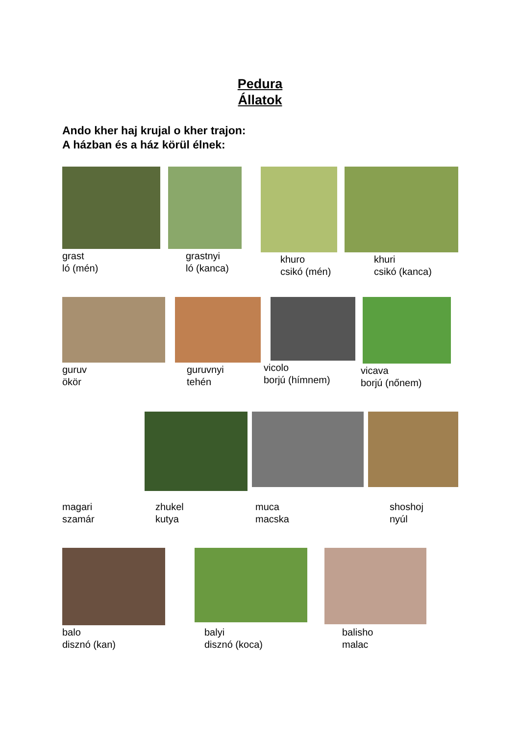Pedura
Állatok
Ando kher haj krujal o kher trajon:
A házban és a ház körül élnek:
grast
ló (mén)
grastnyi
ló (kanca)
khuro
csikó (mén)
khuri
csikó (kanca)
guruv
ökör
guruvnyi
tehén
vicolo
borjú (hímnem)
vicava
borjú (nőnem)
magari
szamár
zhukel
kutya
muca
macska
shoshoj
nyúl
balo
disznó (kan)
balyi
disznó (koca)
balisho
malac